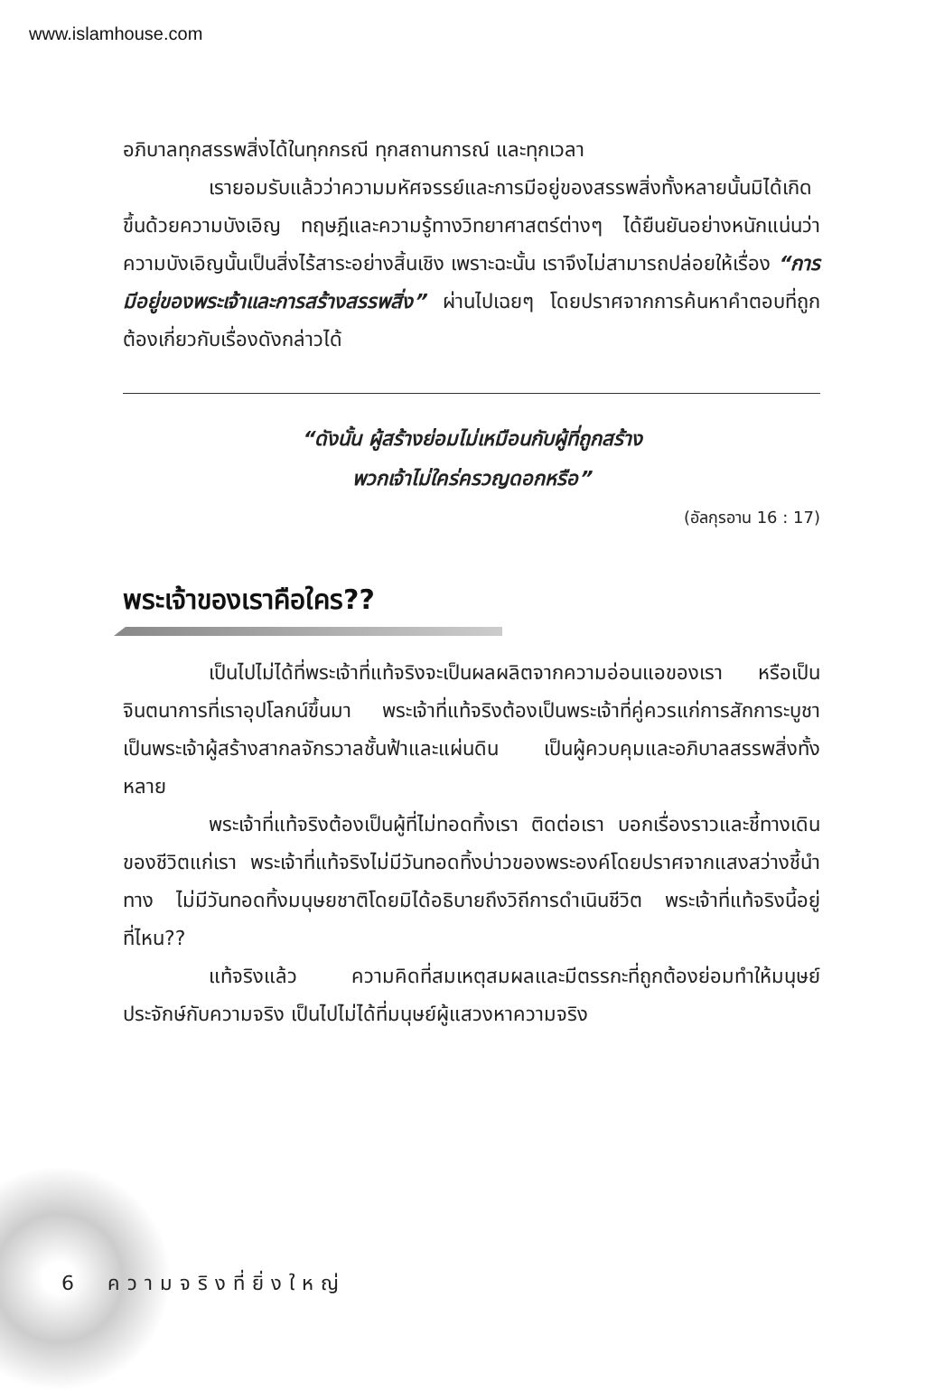www.islamhouse.com
อภิบาลทุกสรรพสิ่งได้ในทุกกรณี ทุกสถานการณ์ และทุกเวลา
เรายอมรับแล้วว่าความมหัศจรรย์และการมีอยู่ของสรรพสิ่งทั้งหลายนั้นมิได้เกิดขึ้นด้วยความบังเอิญ ทฤษฎีและความรู้ทางวิทยาศาสตร์ต่างๆ ได้ยืนยันอย่างหนักแน่นว่าความบังเอิญนั้นเป็นสิ่งไร้สาระอย่างสิ้นเชิง เพราะฉะนั้น เราจึงไม่สามารถปล่อยให้เรื่อง “การมีอยู่ของพระเจ้าและการสร้างสรรพสิ่ง” ผ่านไปเฉยๆ โดยปราศจากการค้นหาคำตอบที่ถูกต้องเกี่ยวกับเรื่องดังกล่าวได้
“ดังนั้น ผู้สร้างย่อมไม่เหมือนกับผู้ที่ถูกสร้าง
พวกเจ้าไม่ใคร่ครวญดอกหรือ”
(อัลกุรอาน 16 : 17)
พระเจ้าของเราคือใคร??
เป็นไปไม่ได้ที่พระเจ้าที่แท้จริงจะเป็นผลผลิตจากความอ่อนแอของเรา หรือเป็นจินตนาการที่เราอุปโลกน์ขึ้นมา พระเจ้าที่แท้จริงต้องเป็นพระเจ้าที่คู่ควรแก่การสักการะบูชา เป็นพระเจ้าผู้สร้างสากลจักรวาลชั้นฟ้าและแผ่นดิน เป็นผู้ควบคุมและอภิบาลสรรพสิ่งทั้งหลาย
พระเจ้าที่แท้จริงต้องเป็นผู้ที่ไม่ทอดทิ้งเรา ติดต่อเรา บอกเรื่องราวและชี้ทางเดินของชีวิตแก่เรา พระเจ้าที่แท้จริงไม่มีวันทอดทิ้งบ่าวของพระองค์โดยปราศจากแสงสว่างชี้นำทาง ไม่มีวันทอดทิ้งมนุษยชาติโดยมิได้อธิบายถึงวิถีการดำเนินชีวิต พระเจ้าที่แท้จริงนี้อยู่ที่ไหน??
แท้จริงแล้ว ความคิดที่สมเหตุสมผลและมีตรรกะที่ถูกต้องย่อมทำให้มนุษย์ประจักษ์กับความจริง เป็นไปไม่ได้ที่มนุษย์ผู้แสวงหาความจริง
6 ความจริงที่ยิ่งใหญ่